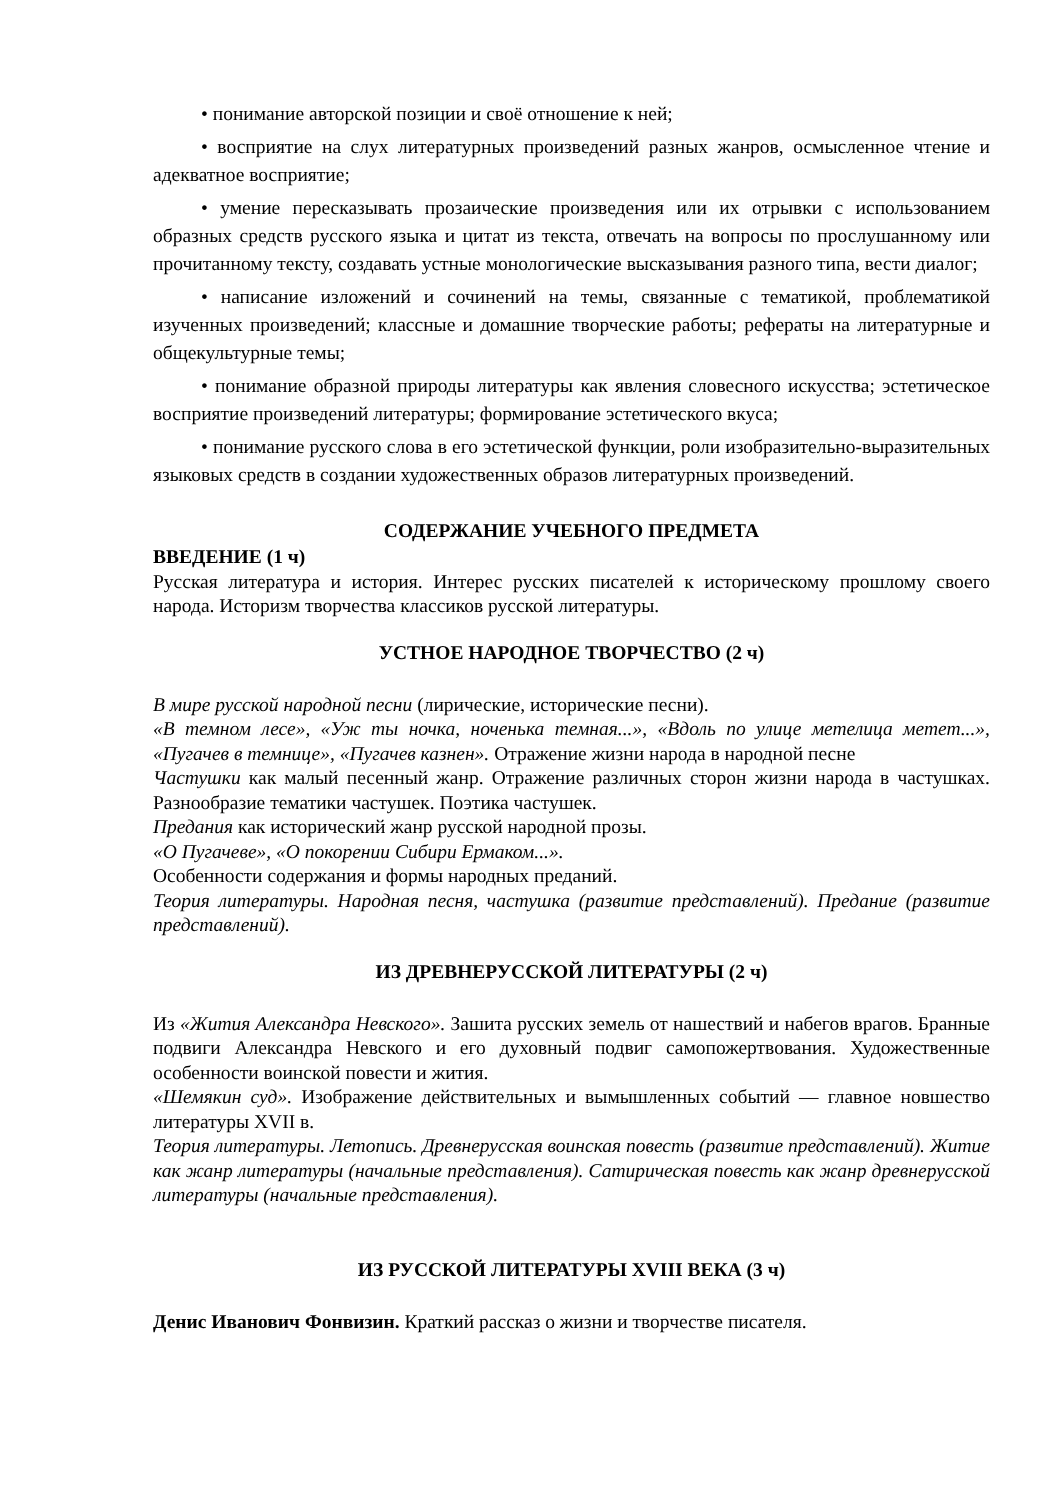• понимание авторской позиции и своё отношение к ней;
• восприятие на слух литературных произведений разных жанров, осмысленное чтение и адекватное восприятие;
• умение пересказывать прозаические произведения или их отрывки с использованием образных средств русского языка и цитат из текста, отвечать на вопросы по прослушанному или прочитанному тексту, создавать устные монологические высказывания разного типа, вести диалог;
• написание изложений и сочинений на темы, связанные с тематикой, проблематикой изученных произведений; классные и домашние творческие работы; рефераты на литературные и общекультурные темы;
• понимание образной природы литературы как явления словесного искусства; эстетическое восприятие произведений литературы; формирование эстетического вкуса;
• понимание русского слова в его эстетической функции, роли изобразительно-выразительных языковых средств в создании художественных образов литературных произведений.
СОДЕРЖАНИЕ УЧЕБНОГО ПРЕДМЕТА
ВВЕДЕНИЕ (1 ч)
Русская литература и история. Интерес русских писателей к историческому прошлому своего народа. Историзм творчества классиков русской литературы.
УСТНОЕ НАРОДНОЕ ТВОРЧЕСТВО (2 ч)
В мире русской народной песни (лирические, исторические песни).
«В темном лесе», «Уж ты ночка, ноченька темная...», «Вдоль по улице метелица метет...», «Пугачев в темнице», «Пугачев казнен». Отражение жизни народа в народной песне
Частушки как малый песенный жанр. Отражение различных сторон жизни народа в частушках. Разнообразие тематики частушек. Поэтика частушек.
Предания как исторический жанр русской народной прозы.
«О Пугачеве», «О покорении Сибири Ермаком...».
Особенности содержания и формы народных преданий.
Теория литературы. Народная песня, частушка (развитие представлений). Предание (развитие представлений).
ИЗ ДРЕВНЕРУССКОЙ ЛИТЕРАТУРЫ (2 ч)
Из «Жития Александра Невского». Зашита русских земель от нашествий и набегов врагов. Бранные подвиги Александра Невского и его духовный подвиг самопожертвования. Художественные особенности воинской повести и жития.
«Шемякин суд». Изображение действительных и вымышленных событий — главное новшество литературы XVII в.
Теория литературы. Летопись. Древнерусская воинская повесть (развитие представлений). Житие как жанр литературы (начальные представления). Сатирическая повесть как жанр древнерусской литературы (начальные представления).
ИЗ РУССКОЙ ЛИТЕРАТУРЫ XVIII ВЕКА (3 ч)
Денис Иванович Фонвизин. Краткий рассказ о жизни и творчестве писателя.